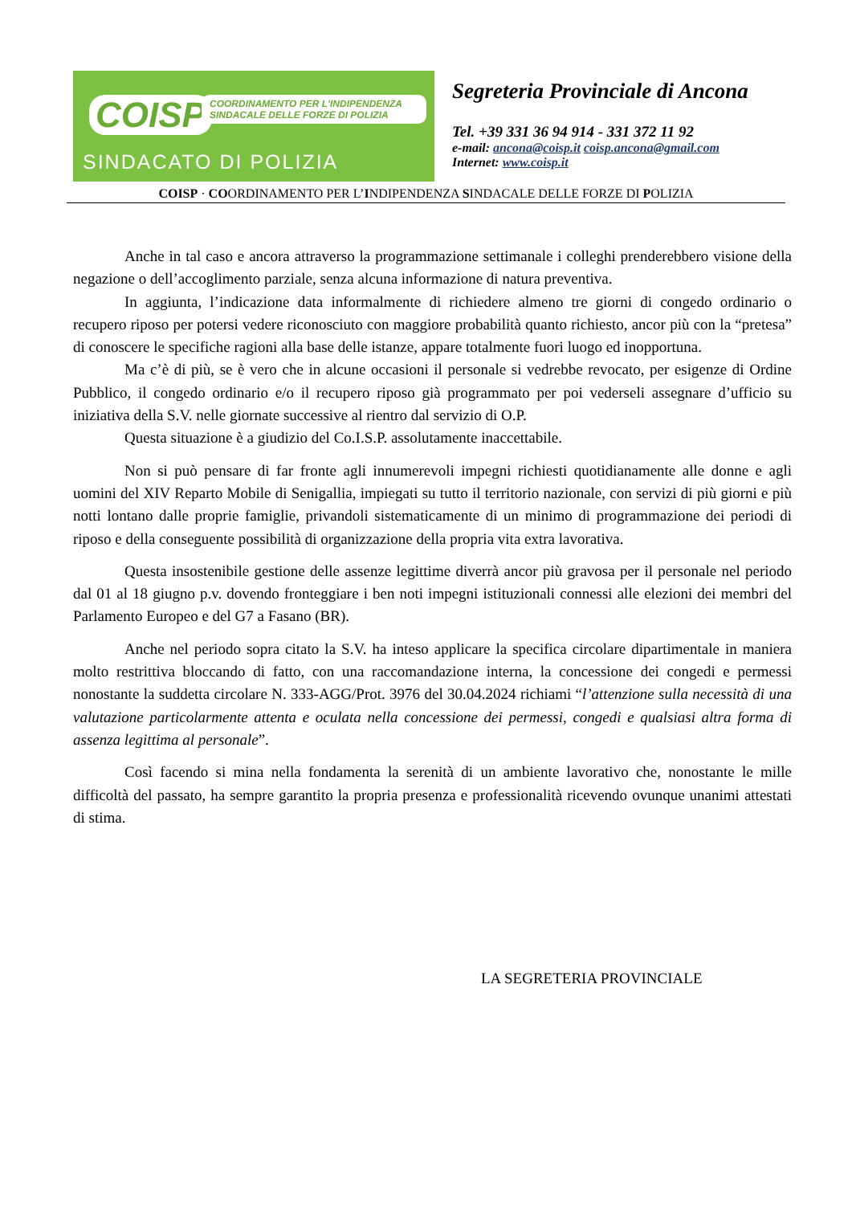COISP
COORDINAMENTO PER L'INDIPENDENZA SINDACALE DELLE FORZE DI POLIZIA
SINDACATO DI POLIZIA
Segreteria Provinciale di Ancona
Tel. +39 331 36 94 914 - 331 372 11 92
e-mail: ancona@coisp.it coisp.ancona@gmail.com
Internet: www.coisp.it
COISP · COORDINAMENTO PER L’INDIPENDENZA SINDACALE DELLE FORZE DI POLIZIA
Anche in tal caso e ancora attraverso la programmazione settimanale i colleghi prenderebbero visione della negazione o dell’accoglimento parziale, senza alcuna informazione di natura preventiva.
In aggiunta, l’indicazione data informalmente di richiedere almeno tre giorni di congedo ordinario o recupero riposo per potersi vedere riconosciuto con maggiore probabilità quanto richiesto, ancor più con la “pretesa” di conoscere le specifiche ragioni alla base delle istanze, appare totalmente fuori luogo ed inopportuna.
Ma c’è di più, se è vero che in alcune occasioni il personale si vedrebbe revocato, per esigenze di Ordine Pubblico, il congedo ordinario e/o il recupero riposo già programmato per poi vederseli assegnare d’ufficio su iniziativa della S.V. nelle giornate successive al rientro dal servizio di O.P.
Questa situazione è a giudizio del Co.I.S.P. assolutamente inaccettabile.
Non si può pensare di far fronte agli innumerevoli impegni richiesti quotidianamente alle donne e agli uomini del XIV Reparto Mobile di Senigallia, impiegati su tutto il territorio nazionale, con servizi di più giorni e più notti lontano dalle proprie famiglie, privandoli sistematicamente di un minimo di programmazione dei periodi di riposo e della conseguente possibilità di organizzazione della propria vita extra lavorativa.
Questa insostenibile gestione delle assenze legittime diverrà ancor più gravosa per il personale nel periodo dal 01 al 18 giugno p.v. dovendo fronteggiare i ben noti impegni istituzionali connessi alle elezioni dei membri del Parlamento Europeo e del G7 a Fasano (BR).
Anche nel periodo sopra citato la S.V. ha inteso applicare la specifica circolare dipartimentale in maniera molto restrittiva bloccando di fatto, con una raccomandazione interna, la concessione dei congedi e permessi nonostante la suddetta circolare N. 333-AGG/Prot. 3976 del 30.04.2024 richiami “l’attenzione sulla necessità di una valutazione particolarmente attenta e oculata nella concessione dei permessi, congedi e qualsiasi altra forma di assenza legittima al personale”.
Così facendo si mina nella fondamenta la serenità di un ambiente lavorativo che, nonostante le mille difficoltà del passato, ha sempre garantito la propria presenza e professionalità ricevendo ovunque unanimi attestati di stima.
LA SEGRETERIA PROVINCIALE